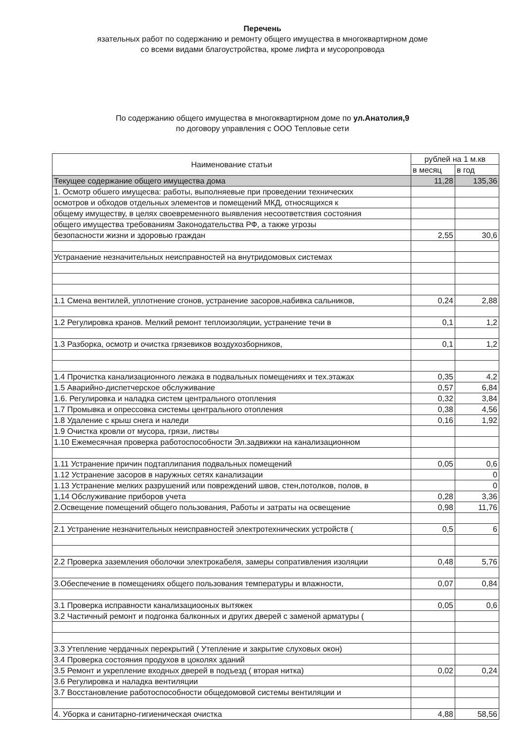Перечень
язательных работ по содержанию и ремонту общего имущества в многоквартирном доме
со всеми видами благоустройства, кроме лифта и мусоропровода
По содержанию общего имущества в многоквартирном доме по ул.Анатолия,9
по договору управления с ООО Тепловые сети
| Наименование статьи | рублей на 1 м.кв | |
| --- | --- | --- |
| | в месяц | в год |
| Текущее содержание общего имущества дома | 11,28 | 135,36 |
| 1. Осмотр обшего имущесва: работы, выполняевые при проведении технических | | |
| осмотров и обходов отдельных элементов и помещений МКД, относящихся к | | |
| общему имуществу, в целях своевременного выявления несоответствия состояния | | |
| общего имущества требованиям Законодательства РФ, а также угрозы | | |
| безопасности жизни и здоровью граждан | 2,55 | 30,6 |
| Устранаение незначительных неисправностей на внутридомовых системах | | |
| 1.1 Смена вентилей, уплотнение сгонов, устранение засоров,набивка сальников, | 0,24 | 2,88 |
| 1.2 Регулировка кранов. Мелкий ремонт теплоизоляции, устранение течи в | 0,1 | 1,2 |
| 1.3 Разборка, осмотр и очистка грязевиков воздухозборников, | 0,1 | 1,2 |
| 1.4 Прочистка канализационного лежака в подвальных помещениях и тех.этажах | 0,35 | 4,2 |
| 1.5 Аварийно-диспетчерское обслуживание | 0,57 | 6,84 |
| 1.6. Регулировка и наладка систем центрального отопления | 0,32 | 3,84 |
| 1.7 Промывка и опрессовка системы центрального отопления | 0,38 | 4,56 |
| 1.8 Удаление с крыш снега и наледи | 0,16 | 1,92 |
| 1.9 Очистка кровли от мусора, грязи, листвы | | |
| 1.10 Ежемесячная проверка работоспособности Эл.задвижки на канализационном | | |
| 1.11 Устранение причин подтаплипания подвальных помещений | 0,05 | 0,6 |
| 1.12 Устранение засоров в наружных сетях канализации | | 0 |
| 1.13 Устранение мелких разрушений или повреждений швов, стен,потолков, полов, в | | 0 |
| 1,14 Обслуживание приборов учета | 0,28 | 3,36 |
| 2.Освещение помещений общего пользования, Работы и затраты на освещение | 0,98 | 11,76 |
| 2.1 Устранение незначительных неисправностей электротехнических устройств ( | 0,5 | 6 |
| 2.2 Проверка заземления оболочки электрокабеля, замеры сопративления изоляции | 0,48 | 5,76 |
| 3.Обеспечение в помещениях общего пользования температуры и влажности, | 0,07 | 0,84 |
| 3.1 Проверка исправности канализациооных вытяжек | 0,05 | 0,6 |
| 3.2 Частичный ремонт и подгонка балконных и других дверей с заменой арматуры ( | | |
| 3.3 Утепление чердачных перекрытий ( Утепление и закрытие слуховых окон) | | |
| 3.4 Проверка состояния продухов в цоколях зданий | | |
| 3.5 Ремонт и укрепление входных дверей в подъезд ( вторая нитка) | 0,02 | 0,24 |
| 3.6 Регулировка и наладка вентиляции | | |
| 3.7 Восстановление работоспособности общедомовой системы вентиляции и | | |
| 4. Уборка и санитарно-гигиеническая очистка | 4,88 | 58,56 |